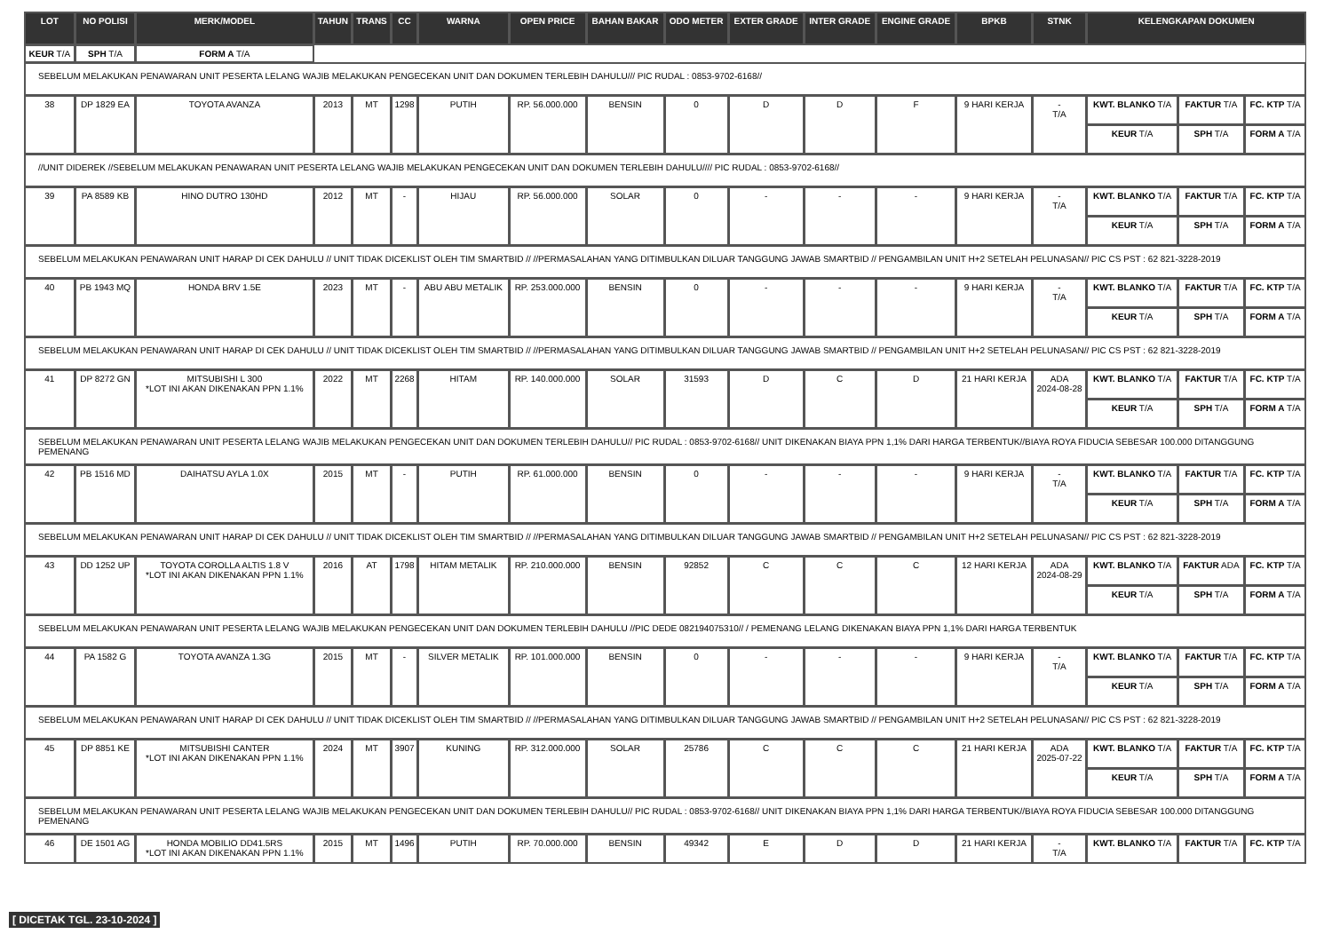| LOT | NO POLISI | MERK/MODEL | TAHUN | TRANS | CC | WARNA | OPEN PRICE | BAHAN BAKAR | ODO METER | EXTER GRADE | INTER GRADE | ENGINE GRADE | BPKB | STNK | KELENGKAPAN DOKUMEN | | |
| --- | --- | --- | --- | --- | --- | --- | --- | --- | --- | --- | --- | --- | --- | --- | --- | --- | --- |
| KEUR T/A | SPH T/A | FORM A T/A | | | | | | | | | | | | | | | |
| SEBELUM MELAKUKAN PENAWARAN UNIT PESERTA LELANG WAJIB MELAKUKAN PENGECEKAN UNIT DAN DOKUMEN TERLEBIH DAHULU/// PIC RUDAL : 0853-9702-6168// | | | | | | | | | | | | | | | | | |
| 38 | DP 1829 EA | TOYOTA AVANZA | 2013 | MT | 1298 | PUTIH | RP. 56.000.000 | BENSIN | 0 | D | D | F | 9 HARI KERJA | - T/A | KWT. BLANKO T/A | FAKTUR T/A | FC. KTP T/A |
| | | | | | | | | | | | | | | | KEUR T/A | SPH T/A | FORM A T/A |
| //UNIT DIDEREK //SEBELUM MELAKUKAN PENAWARAN UNIT PESERTA LELANG WAJIB MELAKUKAN PENGECEKAN UNIT DAN DOKUMEN TERLEBIH DAHULU//// PIC RUDAL : 0853-9702-6168// | | | | | | | | | | | | | | | | | |
| 39 | PA 8589 KB | HINO DUTRO 130HD | 2012 | MT | - | HIJAU | RP. 56.000.000 | SOLAR | 0 | - | - | - | 9 HARI KERJA | - T/A | KWT. BLANKO T/A | FAKTUR T/A | FC. KTP T/A |
| | | | | | | | | | | | | | | | KEUR T/A | SPH T/A | FORM A T/A |
| SEBELUM MELAKUKAN PENAWARAN UNIT HARAP DI CEK DAHULU // UNIT TIDAK DICEKLIST OLEH TIM SMARTBID // //PERMASALAHAN YANG DITIMBULKAN DILUAR TANGGUNG JAWAB SMARTBID // PENGAMBILAN UNIT H+2 SETELAH PELUNASAN// PIC CS PST : 62 821-3228-2019 | | | | | | | | | | | | | | | | | |
| 40 | PB 1943 MQ | HONDA BRV 1.5E | 2023 | MT | - | ABU ABU METALIK | RP. 253.000.000 | BENSIN | 0 | - | - | - | 9 HARI KERJA | - T/A | KWT. BLANKO T/A | FAKTUR T/A | FC. KTP T/A |
| | | | | | | | | | | | | | | | KEUR T/A | SPH T/A | FORM A T/A |
| SEBELUM MELAKUKAN PENAWARAN UNIT HARAP DI CEK DAHULU // UNIT TIDAK DICEKLIST OLEH TIM SMARTBID // //PERMASALAHAN YANG DITIMBULKAN DILUAR TANGGUNG JAWAB SMARTBID // PENGAMBILAN UNIT H+2 SETELAH PELUNASAN// PIC CS PST : 62 821-3228-2019 | | | | | | | | | | | | | | | | | |
| 41 | DP 8272 GN | MITSUBISHI L 300 *LOT INI AKAN DIKENAKAN PPN 1.1% | 2022 | MT | 2268 | HITAM | RP. 140.000.000 | SOLAR | 31593 | D | C | D | 21 HARI KERJA | ADA 2024-08-28 | KWT. BLANKO T/A | FAKTUR T/A | FC. KTP T/A |
| | | | | | | | | | | | | | | | KEUR T/A | SPH T/A | FORM A T/A |
| SEBELUM MELAKUKAN PENAWARAN UNIT PESERTA LELANG WAJIB MELAKUKAN PENGECEKAN UNIT DAN DOKUMEN TERLEBIH DAHULU// PIC RUDAL : 0853-9702-6168// UNIT DIKENAKAN BIAYA PPN 1,1% DARI HARGA TERBENTUK//BIAYA ROYA FIDUCIA SEBESAR 100.000 DITANGGUNG PEMENANG | | | | | | | | | | | | | | | | | |
| 42 | PB 1516 MD | DAIHATSU AYLA 1.0X | 2015 | MT | - | PUTIH | RP. 61.000.000 | BENSIN | 0 | - | - | - | 9 HARI KERJA | - T/A | KWT. BLANKO T/A | FAKTUR T/A | FC. KTP T/A |
| | | | | | | | | | | | | | | | KEUR T/A | SPH T/A | FORM A T/A |
| SEBELUM MELAKUKAN PENAWARAN UNIT HARAP DI CEK DAHULU // UNIT TIDAK DICEKLIST OLEH TIM SMARTBID // //PERMASALAHAN YANG DITIMBULKAN DILUAR TANGGUNG JAWAB SMARTBID // PENGAMBILAN UNIT H+2 SETELAH PELUNASAN// PIC CS PST : 62 821-3228-2019 | | | | | | | | | | | | | | | | | |
| 43 | DD 1252 UP | TOYOTA COROLLA ALTIS 1.8 V *LOT INI AKAN DIKENAKAN PPN 1.1% | 2016 | AT | 1798 | HITAM METALIK | RP. 210.000.000 | BENSIN | 92852 | C | C | C | 12 HARI KERJA | ADA 2024-08-29 | KWT. BLANKO T/A | FAKTUR ADA | FC. KTP T/A |
| | | | | | | | | | | | | | | | KEUR T/A | SPH T/A | FORM A T/A |
| SEBELUM MELAKUKAN PENAWARAN UNIT PESERTA LELANG WAJIB MELAKUKAN PENGECEKAN UNIT DAN DOKUMEN TERLEBIH DAHULU //PIC DEDE 082194075310// / PEMENANG LELANG DIKENAKAN BIAYA PPN 1,1% DARI HARGA TERBENTUK | | | | | | | | | | | | | | | | | |
| 44 | PA 1582 G | TOYOTA AVANZA 1.3G | 2015 | MT | - | SILVER METALIK | RP. 101.000.000 | BENSIN | 0 | - | - | - | 9 HARI KERJA | - T/A | KWT. BLANKO T/A | FAKTUR T/A | FC. KTP T/A |
| | | | | | | | | | | | | | | | KEUR T/A | SPH T/A | FORM A T/A |
| SEBELUM MELAKUKAN PENAWARAN UNIT HARAP DI CEK DAHULU // UNIT TIDAK DICEKLIST OLEH TIM SMARTBID // //PERMASALAHAN YANG DITIMBULKAN DILUAR TANGGUNG JAWAB SMARTBID // PENGAMBILAN UNIT H+2 SETELAH PELUNASAN// PIC CS PST : 62 821-3228-2019 | | | | | | | | | | | | | | | | | |
| 45 | DP 8851 KE | MITSUBISHI CANTER *LOT INI AKAN DIKENAKAN PPN 1.1% | 2024 | MT | 3907 | KUNING | RP. 312.000.000 | SOLAR | 25786 | C | C | C | 21 HARI KERJA | ADA 2025-07-22 | KWT. BLANKO T/A | FAKTUR T/A | FC. KTP T/A |
| | | | | | | | | | | | | | | | KEUR T/A | SPH T/A | FORM A T/A |
| SEBELUM MELAKUKAN PENAWARAN UNIT PESERTA LELANG WAJIB MELAKUKAN PENGECEKAN UNIT DAN DOKUMEN TERLEBIH DAHULU// PIC RUDAL : 0853-9702-6168// UNIT DIKENAKAN BIAYA PPN 1,1% DARI HARGA TERBENTUK//BIAYA ROYA FIDUCIA SEBESAR 100.000 DITANGGUNG PEMENANG | | | | | | | | | | | | | | | | | |
| 46 | DE 1501 AG | HONDA MOBILIO DD41.5RS *LOT INI AKAN DIKENAKAN PPN 1.1% | 2015 | MT | 1496 | PUTIH | RP. 70.000.000 | BENSIN | 49342 | E | D | D | 21 HARI KERJA | - T/A | KWT. BLANKO T/A | FAKTUR T/A | FC. KTP T/A |
[ DICETAK TGL. 23-10-2024 ]